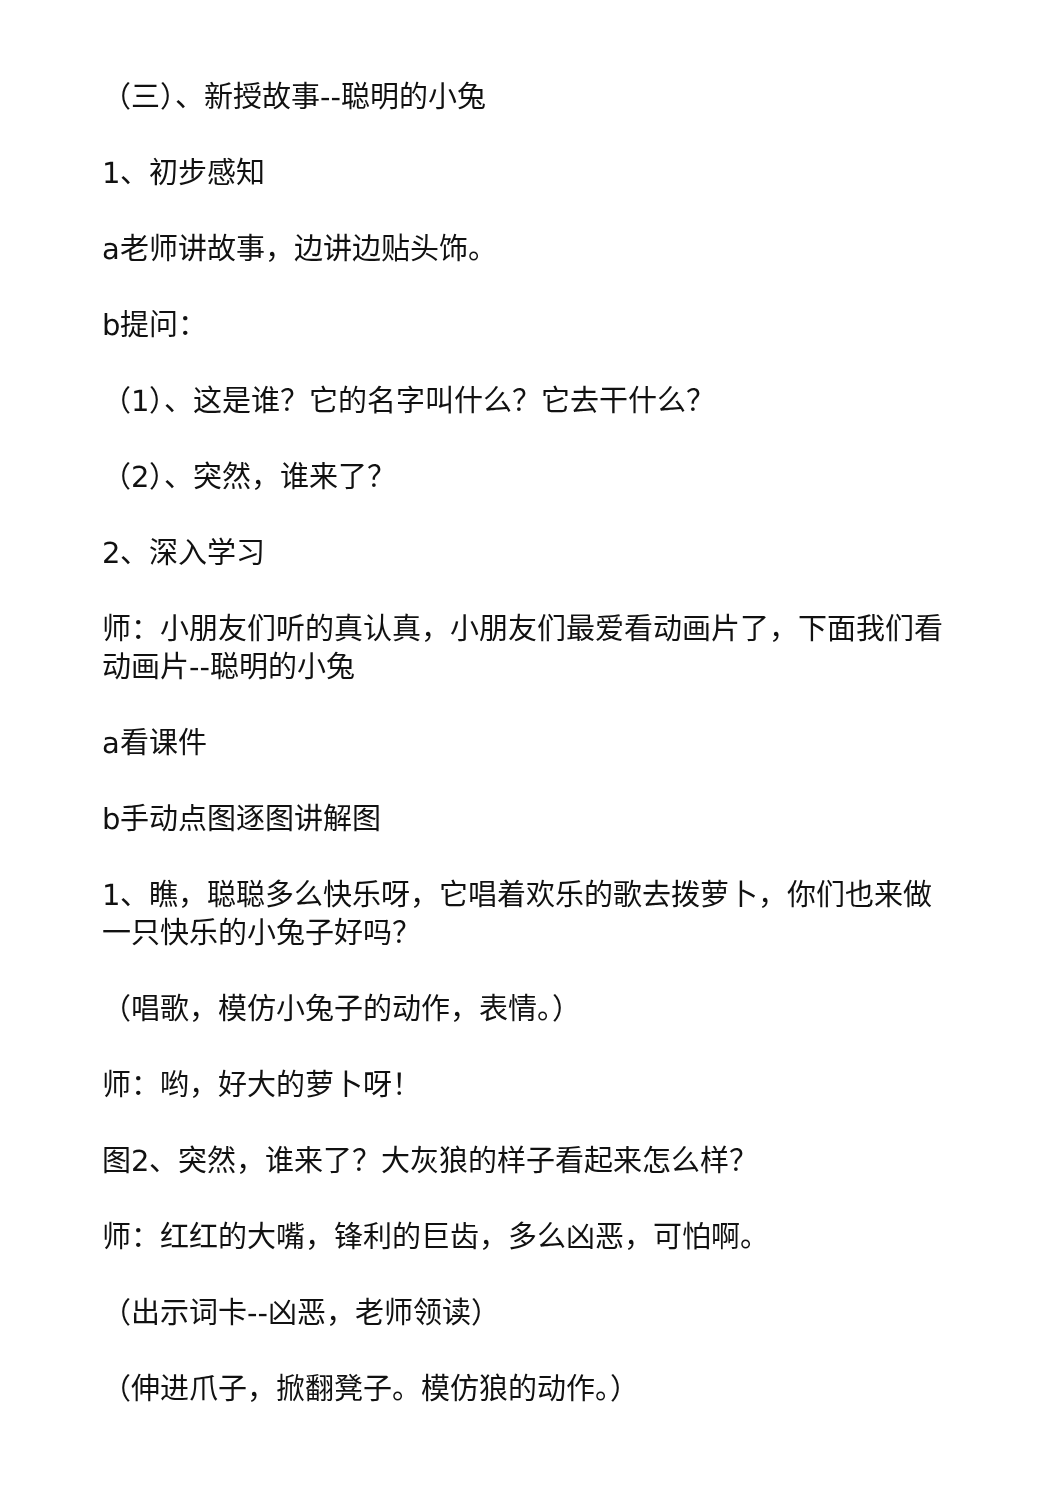（三）、新授故事--聪明的小兔
1、初步感知
a老师讲故事，边讲边贴头饰。
b提问：
（1）、这是谁？它的名字叫什么？它去干什么？
（2）、突然，谁来了？
2、深入学习
师：小朋友们听的真认真，小朋友们最爱看动画片了，下面我们看动画片--聪明的小兔
a看课件
b手动点图逐图讲解图
1、瞧，聪聪多么快乐呀，它唱着欢乐的歌去拨萝卜，你们也来做一只快乐的小兔子好吗？
（唱歌，模仿小兔子的动作，表情。）
师：哟，好大的萝卜呀！
图2、突然，谁来了？大灰狼的样子看起来怎么样？
师：红红的大嘴，锋利的巨齿，多么凶恶，可怕啊。
（出示词卡--凶恶，老师领读）
（伸进爪子，掀翻凳子。模仿狼的动作。）